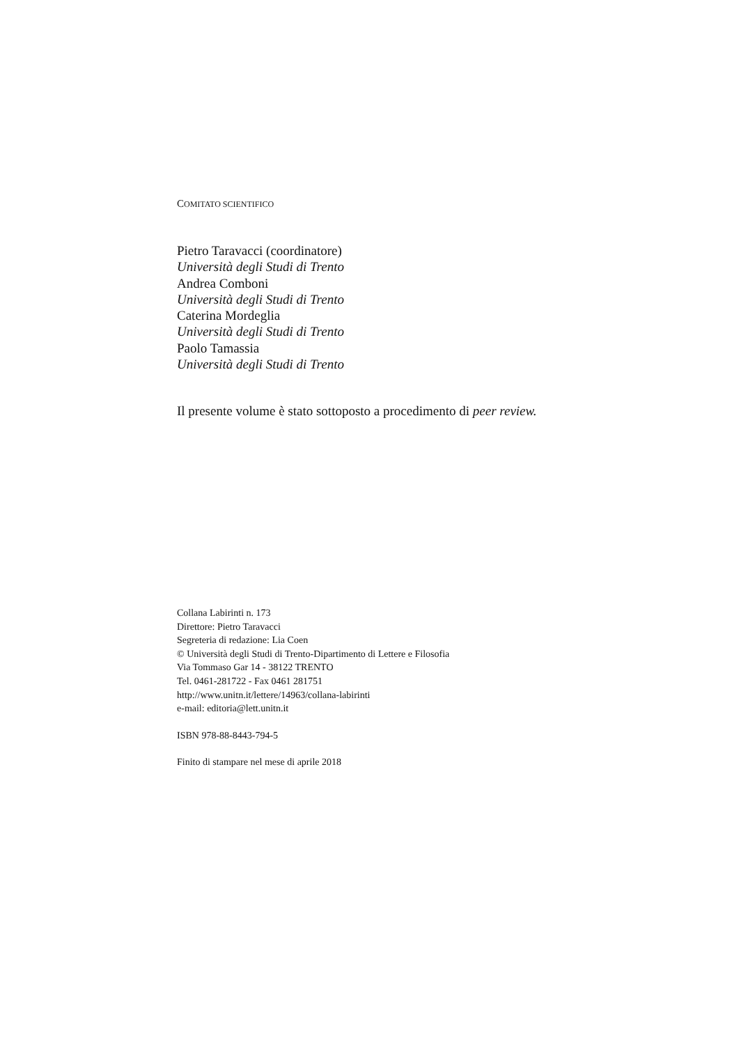COMITATO SCIENTIFICO
Pietro Taravacci (coordinatore)
Università degli Studi di Trento
Andrea Comboni
Università degli Studi di Trento
Caterina Mordeglia
Università degli Studi di Trento
Paolo Tamassia
Università degli Studi di Trento
Il presente volume è stato sottoposto a procedimento di peer review.
Collana Labirinti n. 173
Direttore: Pietro Taravacci
Segreteria di redazione: Lia Coen
© Università degli Studi di Trento-Dipartimento di Lettere e Filosofia
Via Tommaso Gar 14 - 38122 TRENTO
Tel. 0461-281722 - Fax 0461 281751
http://www.unitn.it/lettere/14963/collana-labirinti
e-mail: editoria@lett.unitn.it
ISBN 978-88-8443-794-5
Finito di stampare nel mese di aprile 2018